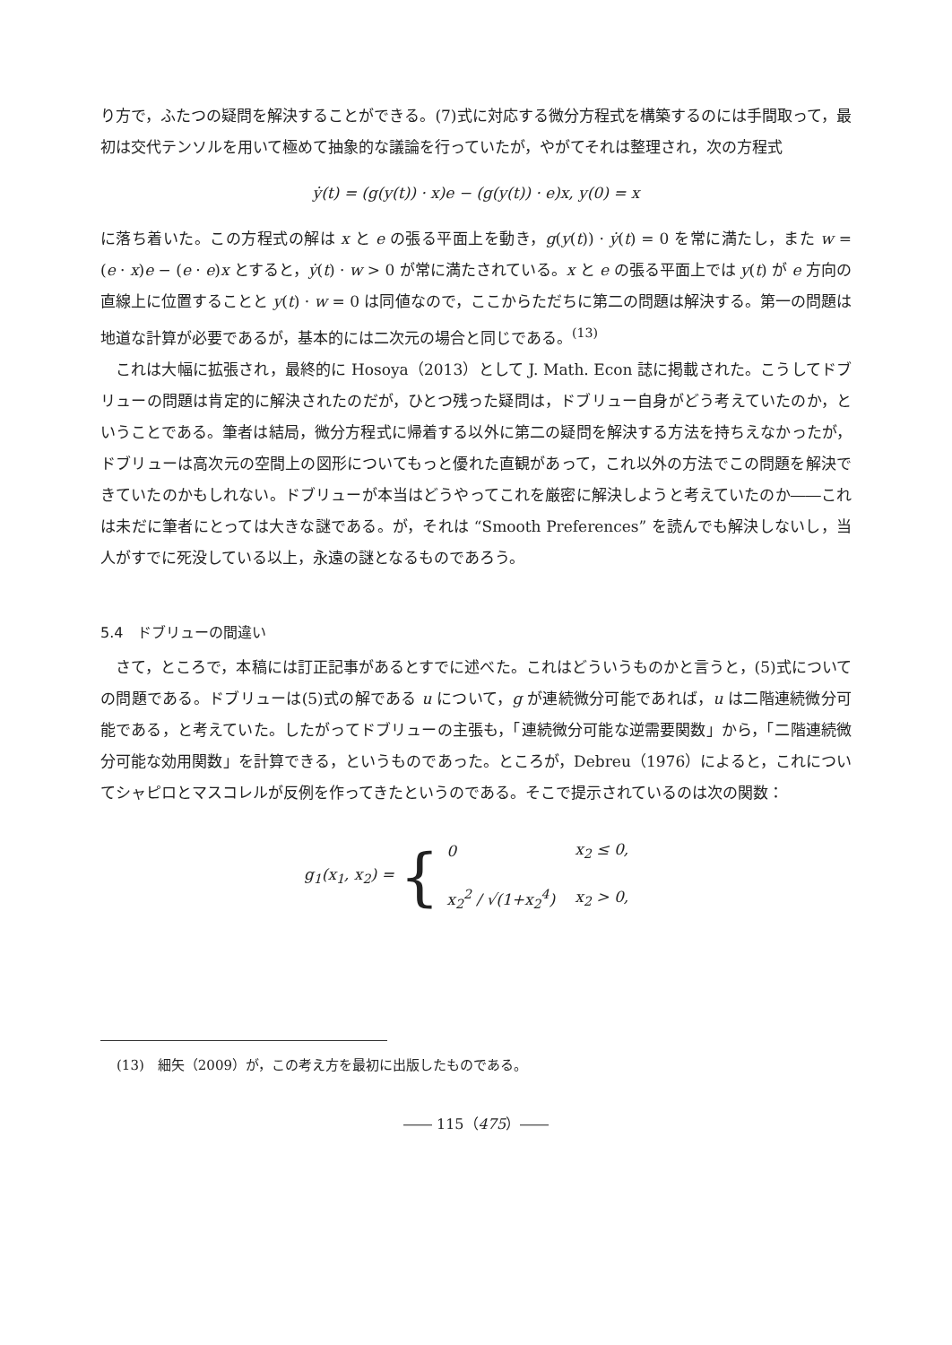り方で，ふたつの疑問を解決することができる。(7)式に対応する微分方程式を構築するのには手間取って，最初は交代テンソルを用いて極めて抽象的な議論を行っていたが，やがてそれは整理され，次の方程式
ẏ(t) = (g(y(t)) · x)e − (g(y(t)) · e)x, y(0) = x
に落ち着いた。この方程式の解は x と e の張る平面上を動き，g(y(t)) · ẏ(t) = 0 を常に満たし，また w = (e · x)e − (e · e)x とすると，ẏ(t) · w > 0 が常に満たされている。x と e の張る平面上では y(t) が e 方向の直線上に位置することと y(t) · w = 0 は同値なので，ここからただちに第二の問題は解決する。第一の問題は地道な計算が必要であるが，基本的には二次元の場合と同じである。<sup>(13)</sup>
これは大幅に拡張され，最終的に Hosoya（2013）として J. Math. Econ 誌に掲載された。こうしてドブリューの問題は肯定的に解決されたのだが，ひとつ残った疑問は，ドブリュー自身がどう考えていたのか，ということである。筆者は結局，微分方程式に帰着する以外に第二の疑問を解決する方法を持ちえなかったが，ドブリューは高次元の空間上の図形についてもっと優れた直観があって，これ以外の方法でこの問題を解決できていたのかもしれない。ドブリューが本当はどうやってこれを厳密に解決しようと考えていたのか――これは未だに筆者にとっては大きな謎である。が，それは “Smooth Preferences” を読んでも解決しないし，当人がすでに死没している以上，永遠の謎となるものであろう。
5.4　ドブリューの間違い
さて，ところで，本稿には訂正記事があるとすでに述べた。これはどういうものかと言うと，(5)式についての問題である。ドブリューは(5)式の解である u について，g が連続微分可能であれば，u は二階連続微分可能である，と考えていた。したがってドブリューの主張も，「連続微分可能な逆需要関数」から，「二階連続微分可能な効用関数」を計算できる，というものであった。ところが，Debreu（1976）によると，これについてシャピロとマスコレルが反例を作ってきたというのである。そこで提示されているのは次の関数：
g<sub>1</sub>(x<sub>1</sub>, x<sub>2</sub>) = {
| 0 | x<sub>2</sub> ≤ 0, |
| x<sub>2</sub><sup>2</sup> / √(1+x<sub>2</sub><sup>4</sup>) | x<sub>2</sub> > 0, |
(13)　細矢（2009）が，この考え方を最初に出版したものである。
―― 115（475）――